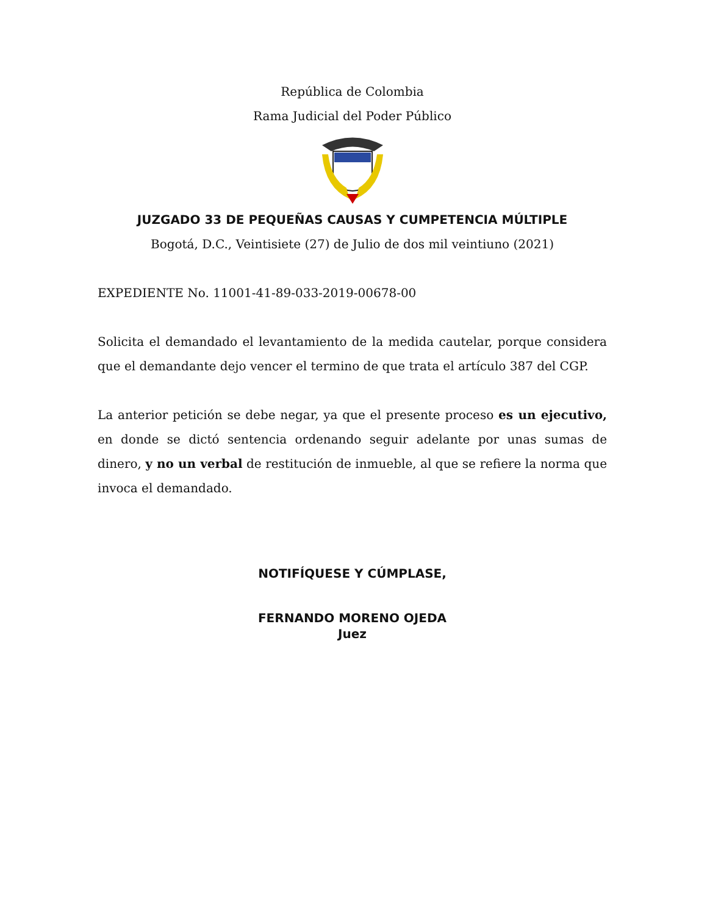República de Colombia
Rama Judicial del Poder Público
JUZGADO 33 DE PEQUEÑAS CAUSAS Y CUMPETENCIA MÚLTIPLE
Bogotá, D.C., Veintisiete (27) de Julio de dos mil veintiuno (2021)
EXPEDIENTE No. 11001-41-89-033-2019-00678-00
Solicita el demandado el levantamiento de la medida cautelar, porque considera que el demandante dejo vencer el termino de que trata el artículo 387 del CGP.
La anterior petición se debe negar, ya que el presente proceso es un ejecutivo, en donde se dictó sentencia ordenando seguir adelante por unas sumas de dinero, y no un verbal de restitución de inmueble, al que se refiere la norma que invoca el demandado.
NOTIFÍQUESE Y CÚMPLASE,
FERNANDO MORENO OJEDA
Juez